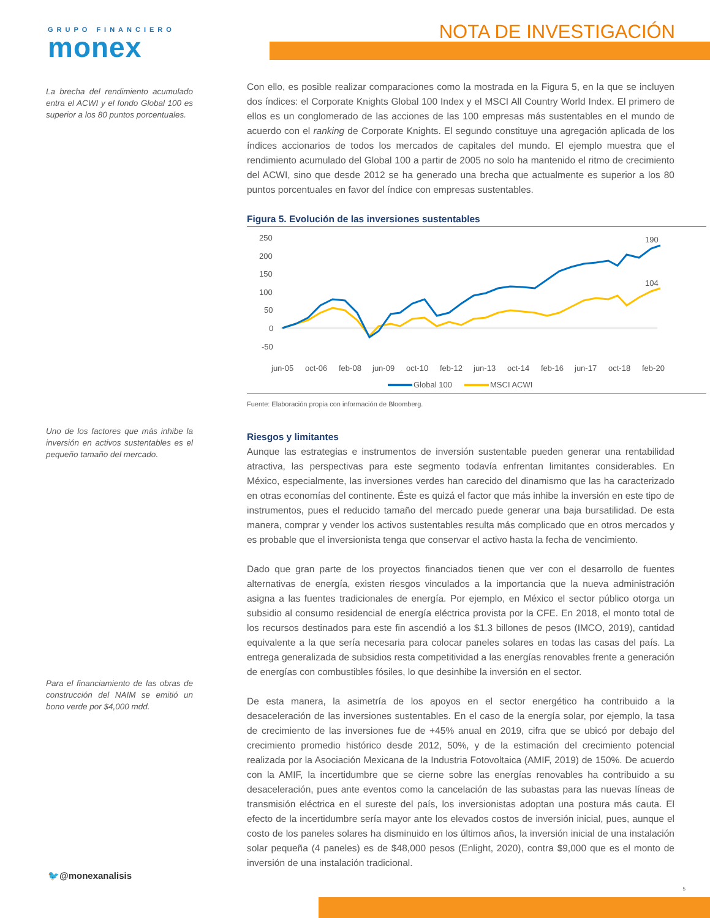GRUPO FINANCIERO
monex
NOTA DE INVESTIGACIÓN
La brecha del rendimiento acumulado entra el ACWI y el fondo Global 100 es superior a los 80 puntos porcentuales.
Uno de los factores que más inhibe la inversión en activos sustentables es el pequeño tamaño del mercado.
Para el financiamiento de las obras de construcción del NAIM se emitió un bono verde por $4,000 mdd.
Con ello, es posible realizar comparaciones como la mostrada en la Figura 5, en la que se incluyen dos índices: el Corporate Knights Global 100 Index y el MSCI All Country World Index. El primero de ellos es un conglomerado de las acciones de las 100 empresas más sustentables en el mundo de acuerdo con el ranking de Corporate Knights. El segundo constituye una agregación aplicada de los índices accionarios de todos los mercados de capitales del mundo. El ejemplo muestra que el rendimiento acumulado del Global 100 a partir de 2005 no solo ha mantenido el ritmo de crecimiento del ACWI, sino que desde 2012 se ha generado una brecha que actualmente es superior a los 80 puntos porcentuales en favor del índice con empresas sustentables.
Figura 5. Evolución de las inversiones sustentables
250
200
150
100
50
0
-50
190
104
jun-05
oct-06
feb-08
jun-09
oct-10
feb-12
jun-13
oct-14
feb-16
jun-17
oct-18
feb-20
Global 100
MSCI ACWI
Fuente: Elaboración propia con información de Bloomberg.
Riesgos y limitantes
Aunque las estrategias e instrumentos de inversión sustentable pueden generar una rentabilidad atractiva, las perspectivas para este segmento todavía enfrentan limitantes considerables. En México, especialmente, las inversiones verdes han carecido del dinamismo que las ha caracterizado en otras economías del continente. Éste es quizá el factor que más inhibe la inversión en este tipo de instrumentos, pues el reducido tamaño del mercado puede generar una baja bursatilidad. De esta manera, comprar y vender los activos sustentables resulta más complicado que en otros mercados y es probable que el inversionista tenga que conservar el activo hasta la fecha de vencimiento.
Dado que gran parte de los proyectos financiados tienen que ver con el desarrollo de fuentes alternativas de energía, existen riesgos vinculados a la importancia que la nueva administración asigna a las fuentes tradicionales de energía. Por ejemplo, en México el sector público otorga un subsidio al consumo residencial de energía eléctrica provista por la CFE. En 2018, el monto total de los recursos destinados para este fin ascendió a los $1.3 billones de pesos (IMCO, 2019), cantidad equivalente a la que sería necesaria para colocar paneles solares en todas las casas del país. La entrega generalizada de subsidios resta competitividad a las energías renovables frente a generación de energías con combustibles fósiles, lo que desinhibe la inversión en el sector.
De esta manera, la asimetría de los apoyos en el sector energético ha contribuido a la desaceleración de las inversiones sustentables. En el caso de la energía solar, por ejemplo, la tasa de crecimiento de las inversiones fue de +45% anual en 2019, cifra que se ubicó por debajo del crecimiento promedio histórico desde 2012, 50%, y de la estimación del crecimiento potencial realizada por la Asociación Mexicana de la Industria Fotovoltaica (AMIF, 2019) de 150%. De acuerdo con la AMIF, la incertidumbre que se cierne sobre las energías renovables ha contribuido a su desaceleración, pues ante eventos como la cancelación de las subastas para las nuevas líneas de transmisión eléctrica en el sureste del país, los inversionistas adoptan una postura más cauta. El efecto de la incertidumbre sería mayor ante los elevados costos de inversión inicial, pues, aunque el costo de los paneles solares ha disminuido en los últimos años, la inversión inicial de una instalación solar pequeña (4 paneles) es de $48,000 pesos (Enlight, 2020), contra $9,000 que es el monto de inversión de una instalación tradicional.
🐦@monexanalisis
5